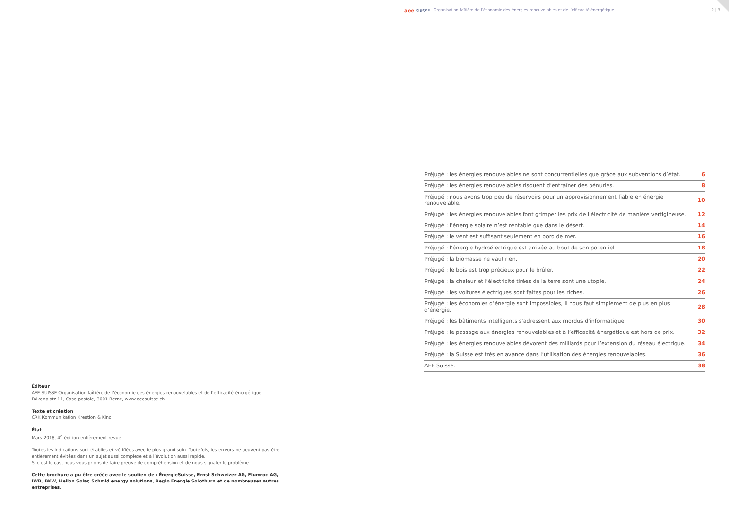aee SUISSE Organisation faîtière de l’économie des énergies renouvelables et de l’efficacité énergétique
2 | 3
| Préjugé : les énergies renouvelables ne sont concurrentielles que grâce aux subventions d’état. | 6 |
| Préjugé : les énergies renouvelables risquent d’entraîner des pénuries. | 8 |
| Préjugé : nous avons trop peu de réservoirs pour un approvisionnement fiable en énergie renouvelable. | 10 |
| Préjugé : les énergies renouvelables font grimper les prix de l’électricité de manière vertigineuse. | 12 |
| Préjugé : l’énergie solaire n’est rentable que dans le désert. | 14 |
| Préjugé : le vent est suffisant seulement en bord de mer. | 16 |
| Préjugé : l’énergie hydroélectrique est arrivée au bout de son potentiel. | 18 |
| Préjugé : la biomasse ne vaut rien. | 20 |
| Préjugé : le bois est trop précieux pour le brûler. | 22 |
| Préjugé : la chaleur et l’électricité tirées de la terre sont une utopie. | 24 |
| Préjugé : les voitures électriques sont faites pour les riches. | 26 |
| Préjugé : les économies d’énergie sont impossibles, il nous faut simplement de plus en plus d’énergie. | 28 |
| Préjugé : les bâtiments intelligents s’adressent aux mordus d’informatique. | 30 |
| Préjugé : le passage aux énergies renouvelables et à l’efficacité énergétique est hors de prix. | 32 |
| Préjugé : les énergies renouvelables dévorent des milliards pour l’extension du réseau électrique. | 34 |
| Préjugé : la Suisse est très en avance dans l’utilisation des énergies renouvelables. | 36 |
| AEE Suisse. | 38 |
Éditeur
AEE SUISSE Organisation faîtière de l’économie des énergies renouvelables et de l’efficacité énergétique
Falkenplatz 11, Case postale, 3001 Berne, www.aeesuisse.ch
Texte et création
CRK Kommunikation Kreation & Kino
État
Mars 2018, 4<sup>e</sup> édition entièrement revue
Toutes les indications sont établies et vérifiées avec le plus grand soin. Toutefois, les erreurs ne peuvent pas être entièrement évitées dans un sujet aussi complexe et à l’évolution aussi rapide.
Si c’est le cas, nous vous prions de faire preuve de compréhension et de nous signaler le problème.
Cette brochure a pu être créée avec le soutien de : ÉnergieSuisse, Ernst Schweizer AG, Flumroc AG, IWB, BKW, Helion Solar, Schmid energy solutions, Regio Energie Solothurn et de nombreuses autres entreprises.